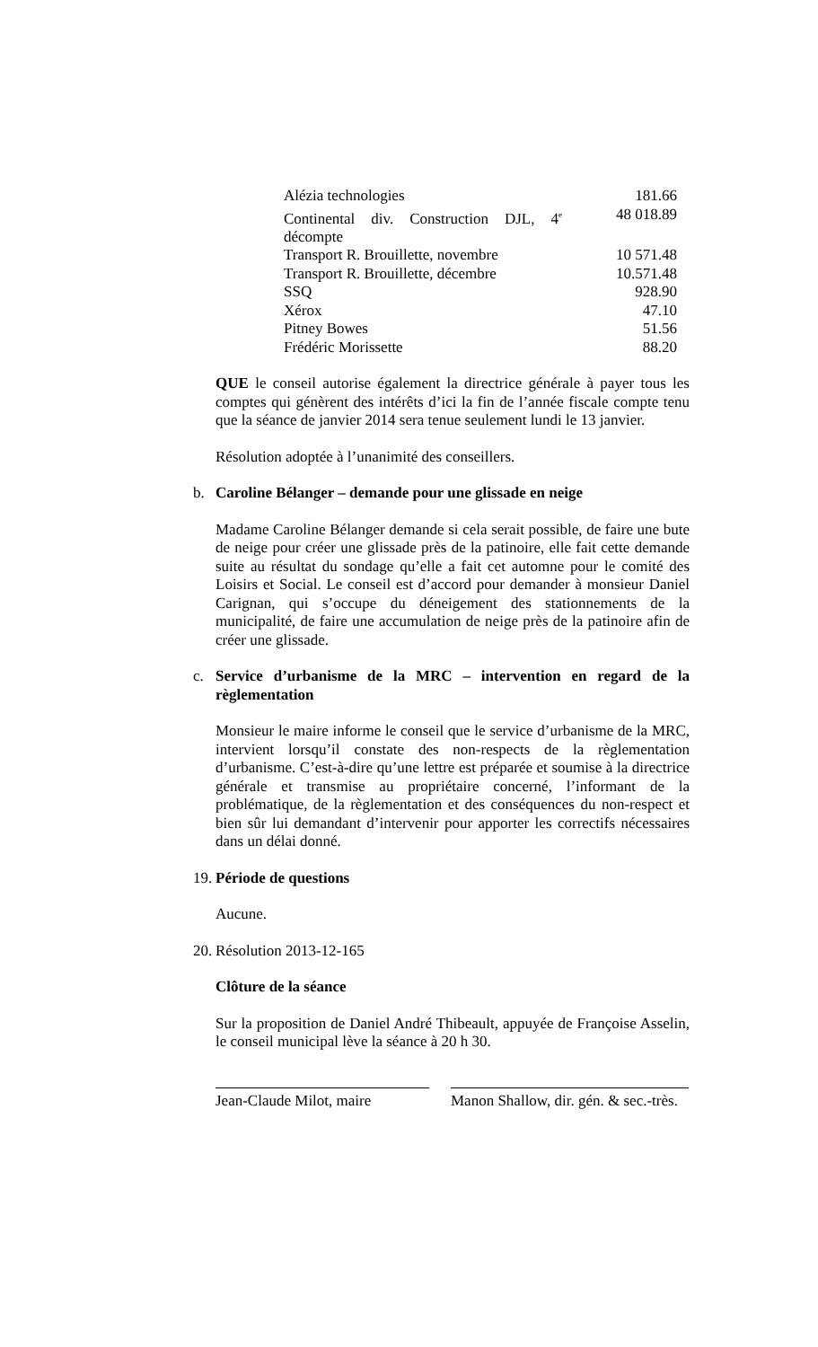| Alézia technologies | 181.66 |
| Continental div. Construction DJL, 4<sup>e</sup> décompte | 48 018.89 |
| Transport R. Brouillette, novembre | 10 571.48 |
| Transport R. Brouillette, décembre | 10.571.48 |
| SSQ | 928.90 |
| Xérox | 47.10 |
| Pitney Bowes | 51.56 |
| Frédéric Morissette | 88.20 |
QUE le conseil autorise également la directrice générale à payer tous les comptes qui génèrent des intérêts d’ici la fin de l’année fiscale compte tenu que la séance de janvier 2014 sera tenue seulement lundi le 13 janvier.
Résolution adoptée à l’unanimité des conseillers.
b. Caroline Bélanger – demande pour une glissade en neige
Madame Caroline Bélanger demande si cela serait possible, de faire une bute de neige pour créer une glissade près de la patinoire, elle fait cette demande suite au résultat du sondage qu’elle a fait cet automne pour le comité des Loisirs et Social. Le conseil est d’accord pour demander à monsieur Daniel Carignan, qui s’occupe du déneigement des stationnements de la municipalité, de faire une accumulation de neige près de la patinoire afin de créer une glissade.
c. Service d’urbanisme de la MRC – intervention en regard de la règlementation
Monsieur le maire informe le conseil que le service d’urbanisme de la MRC, intervient lorsqu’il constate des non-respects de la règlementation d’urbanisme. C’est-à-dire qu’une lettre est préparée et soumise à la directrice générale et transmise au propriétaire concerné, l’informant de la problématique, de la règlementation et des conséquences du non-respect et bien sûr lui demandant d’intervenir pour apporter les correctifs nécessaires dans un délai donné.
19. Période de questions
Aucune.
20. Résolution 2013-12-165
Clôture de la séance
Sur la proposition de Daniel André Thibeault, appuyée de Françoise Asselin, le conseil municipal lève la séance à 20 h 30.
Jean-Claude Milot, maire
Manon Shallow, dir. gén. & sec.-très.